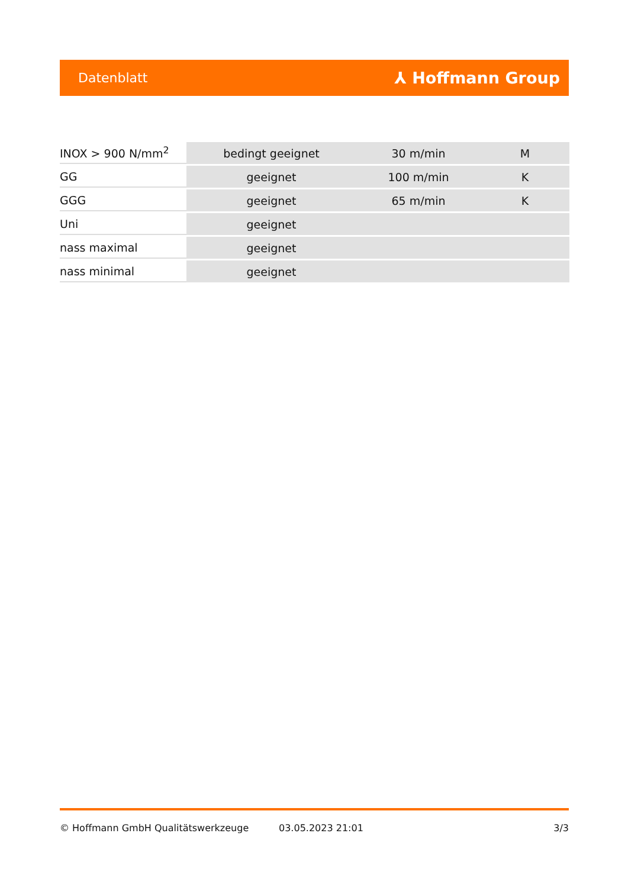Datenblatt ⅄ Hoffmann Group
| INOX > 900 N/mm<sup>2</sup> | bedingt geeignet | 30 m/min | M |
| GG | geeignet | 100 m/min | K |
| GGG | geeignet | 65 m/min | K |
| Uni | geeignet | | |
| nass maximal | geeignet | | |
| nass minimal | geeignet | | |
© Hoffmann GmbH Qualitätswerkzeuge 03.05.2023 21:01 3/3